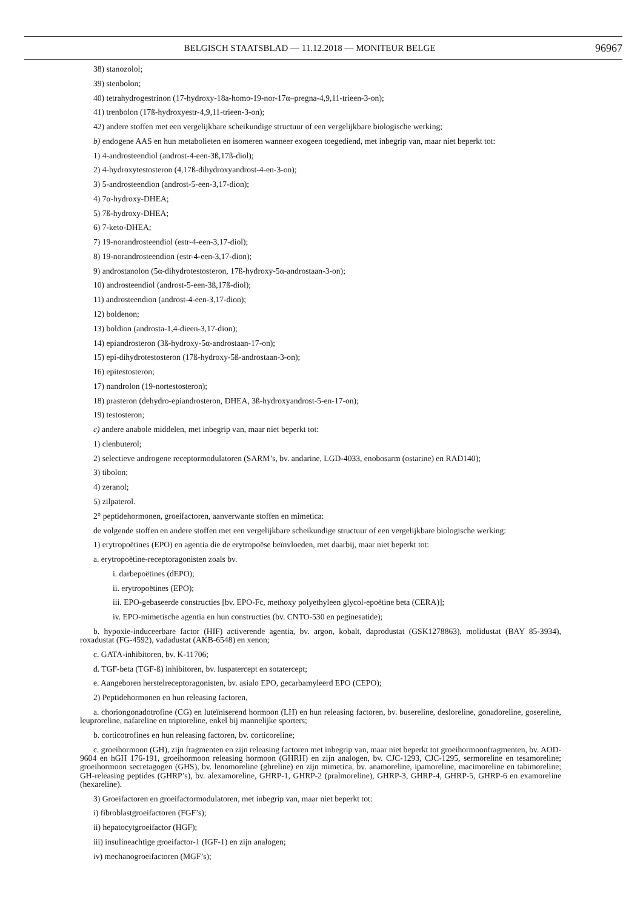BELGISCH STAATSBLAD — 11.12.2018 — MONITEUR BELGE 96967
38) stanozolol;
39) stenbolon;
40) tetrahydrogestrinon (17-hydroxy-18a-homo-19-nor-17α–pregna-4,9,11-trieen-3-on);
41) trenbolon (17ß-hydroxyestr-4,9,11-trieen-3-on);
42) andere stoffen met een vergelijkbare scheikundige structuur of een vergelijkbare biologische werking;
b) endogene AAS en hun metabolieten en isomeren wanneer exogeen toegediend, met inbegrip van, maar niet beperkt tot:
1) 4-androsteendiol (androst-4-een-3ß,17ß-diol);
2) 4-hydroxytestosteron (4,17ß-dihydroxyandrost-4-en-3-on);
3) 5-androsteendion (androst-5-een-3,17-dion);
4) 7α-hydroxy-DHEA;
5) 7ß-hydroxy-DHEA;
6) 7-keto-DHEA;
7) 19-norandrosteendiol (estr-4-een-3,17-diol);
8) 19-norandrosteendion (estr-4-een-3,17-dion);
9) androstanolon (5α-dihydrotestosteron, 17ß-hydroxy-5α-androstaan-3-on);
10) androsteendiol (androst-5-een-3ß,17ß-diol);
11) androsteendion (androst-4-een-3,17-dion);
12) boldenon;
13) boldion (androsta-1,4-dieen-3,17-dion);
14) epiandrosteron (3ß-hydroxy-5α-androstaan-17-on);
15) epi-dihydrotestosteron (17ß-hydroxy-5ß-androstaan-3-on);
16) epitestosteron;
17) nandrolon (19-nortestosteron);
18) prasteron (dehydro-epiandrosteron, DHEA, 3ß-hydroxyandrost-5-en-17-on);
19) testosteron;
c) andere anabole middelen, met inbegrip van, maar niet beperkt tot:
1) clenbuterol;
2) selectieve androgene receptormodulatoren (SARM’s, bv. andarine, LGD-4033, enobosarm (ostarine) en RAD140);
3) tibolon;
4) zeranol;
5) zilpaterol.
2° peptidehormonen, groeifactoren, aanverwante stoffen en mimetica:
de volgende stoffen en andere stoffen met een vergelijkbare scheikundige structuur of een vergelijkbare biologische werking:
1) erytropoëtines (EPO) en agentia die de erytropoëse beïnvloeden, met daarbij, maar niet beperkt tot:
a. erytropoëtine-receptoragonisten zoals bv.
i. darbepoëtines (dEPO);
ii. erytropoëtines (EPO);
iii. EPO-gebaseerde constructies [bv. EPO-Fc, methoxy polyethyleen glycol-epoëtine beta (CERA)];
iv. EPO-mimetische agentia en hun constructies (bv. CNTO-530 en peginesatide);
b. hypoxie-induceerbare factor (HIF) activerende agentia, bv. argon, kobalt, daprodustat (GSK1278863), molidustat (BAY 85-3934), roxadustat (FG-4592), vadadustat (AKB-6548) en xenon;
c. GATA-inhibitoren, bv. K-11706;
d. TGF-beta (TGF-ß) inhibitoren, bv. luspatercept en sotatercept;
e. Aangeboren herstelreceptoragonisten, bv. asialo EPO, gecarbamyleerd EPO (CEPO);
2) Peptidehormonen en hun releasing factoren,
a. choriongonadotrofine (CG) en luteïniserend hormoon (LH) en hun releasing factoren, bv. busereline, desloreline, gonadoreline, gosereline, leuproreline, nafareline en triptoreline, enkel bij mannelijke sporters;
b. corticotrofines en hun releasing factoren, bv. corticoreline;
c. groeihormoon (GH), zijn fragmenten en zijn releasing factoren met inbegrip van, maar niet beperkt tot groeihormoonfragmenten, bv. AOD-9604 en hGH 176-191, groeihormoon releasing hormoon (GHRH) en zijn analogen, bv. CJC-1293, CJC-1295, sermoreline en tesamoreline; groeihormoon secretagogen (GHS), bv. lenomoreline (ghreline) en zijn mimetica, bv. anamoreline, ipamoreline, macimoreline en tabimoreline; GH-releasing peptides (GHRP’s), bv. alexamoreline, GHRP-1, GHRP-2 (pralmoreline), GHRP-3, GHRP-4, GHRP-5, GHRP-6 en examoreline (hexareline).
3) Groeifactoren en groeifactormodulatoren, met inbegrip van, maar niet beperkt tot:
i) fibroblastgroeifactoren (FGF’s);
ii) hepatocytgroeifactor (HGF);
iii) insulineachtige groeifactor-1 (IGF-1) en zijn analogen;
iv) mechanogroeifactoren (MGF’s);